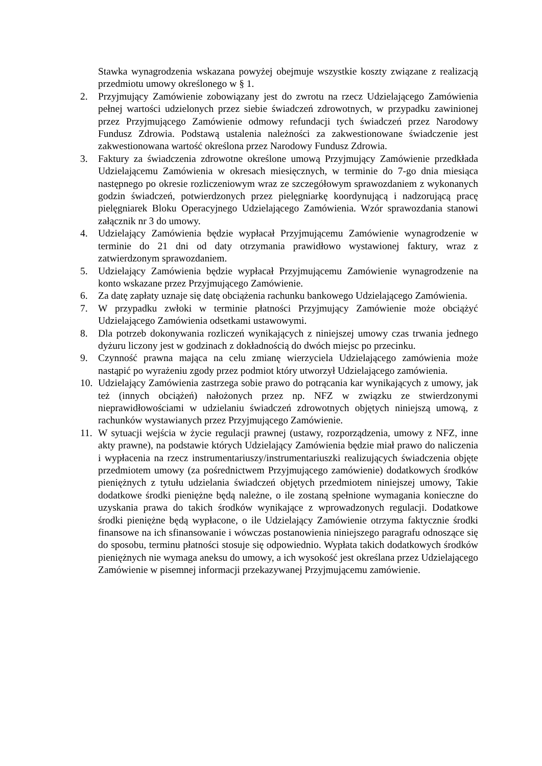Stawka wynagrodzenia wskazana powyżej obejmuje wszystkie koszty związane z realizacją przedmiotu umowy określonego w § 1.
2. Przyjmujący Zamówienie zobowiązany jest do zwrotu na rzecz Udzielającego Zamówienia pełnej wartości udzielonych przez siebie świadczeń zdrowotnych, w przypadku zawinionej przez Przyjmującego Zamówienie odmowy refundacji tych świadczeń przez Narodowy Fundusz Zdrowia. Podstawą ustalenia należności za zakwestionowane świadczenie jest zakwestionowana wartość określona przez Narodowy Fundusz Zdrowia.
3. Faktury za świadczenia zdrowotne określone umową Przyjmujący Zamówienie przedkłada Udzielającemu Zamówienia w okresach miesięcznych, w terminie do 7-go dnia miesiąca następnego po okresie rozliczeniowym wraz ze szczegółowym sprawozdaniem z wykonanych godzin świadczeń, potwierdzonych przez pielęgniarkę koordynującą i nadzorującą pracę pielęgniarek Bloku Operacyjnego Udzielającego Zamówienia. Wzór sprawozdania stanowi załącznik nr 3 do umowy.
4. Udzielający Zamówienia będzie wypłacał Przyjmującemu Zamówienie wynagrodzenie w terminie do 21 dni od daty otrzymania prawidłowo wystawionej faktury, wraz z zatwierdzonym sprawozdaniem.
5. Udzielający Zamówienia będzie wypłacał Przyjmującemu Zamówienie wynagrodzenie na konto wskazane przez Przyjmującego Zamówienie.
6. Za datę zapłaty uznaje się datę obciążenia rachunku bankowego Udzielającego Zamówienia.
7. W przypadku zwłoki w terminie płatności Przyjmujący Zamówienie może obciążyć Udzielającego Zamówienia odsetkami ustawowymi.
8. Dla potrzeb dokonywania rozliczeń wynikających z niniejszej umowy czas trwania jednego dyżuru liczony jest w godzinach z dokładnością do dwóch miejsc po przecinku.
9. Czynność prawna mająca na celu zmianę wierzyciela Udzielającego zamówienia może nastąpić po wyrażeniu zgody przez podmiot który utworzył Udzielającego zamówienia.
10.
Udzielający Zamówienia zastrzega sobie prawo do potrącania kar wynikających z umowy, jak też (innych obciążeń) nałożonych przez np. NFZ w związku ze stwierdzonymi nieprawidłowościami w udzielaniu świadczeń zdrowotnych objętych niniejszą umową, z rachunków wystawianych przez Przyjmującego Zamówienie.
11.
W sytuacji wejścia w życie regulacji prawnej (ustawy, rozporządzenia, umowy z NFZ, inne akty prawne), na podstawie których Udzielający Zamówienia będzie miał prawo do naliczenia i wypłacenia na rzecz instrumentariuszy/instrumentariuszki realizujących świadczenia objęte przedmiotem umowy (za pośrednictwem Przyjmującego zamówienie) dodatkowych środków pieniężnych z tytułu udzielania świadczeń objętych przedmiotem niniejszej umowy, Takie dodatkowe środki pieniężne będą należne, o ile zostaną spełnione wymagania konieczne do uzyskania prawa do takich środków wynikające z wprowadzonych regulacji. Dodatkowe środki pieniężne będą wypłacone, o ile Udzielający Zamówienie otrzyma faktycznie środki finansowe na ich sfinansowanie i wówczas postanowienia niniejszego paragrafu odnoszące się do sposobu, terminu płatności stosuje się odpowiednio. Wypłata takich dodatkowych środków pieniężnych nie wymaga aneksu do umowy, a ich wysokość jest określana przez Udzielającego Zamówienie w pisemnej informacji przekazywanej Przyjmującemu zamówienie.